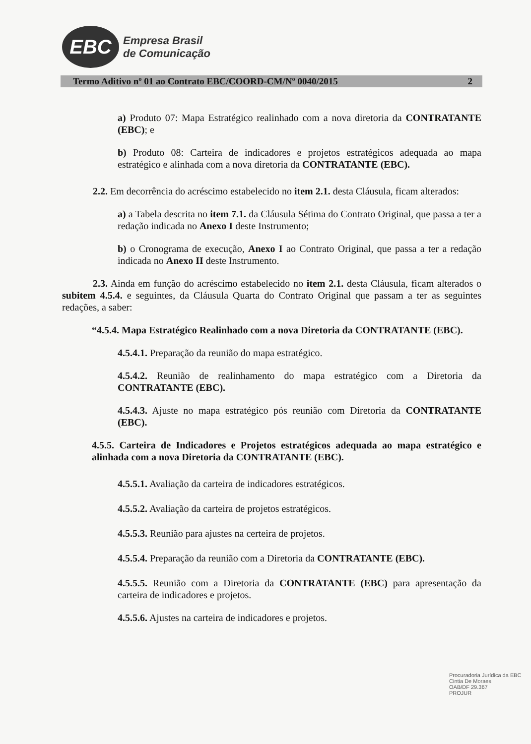EBC
Empresa Brasil
de Comunicação
Termo Aditivo nº 01 ao Contrato EBC/COORD-CM/Nº 0040/2015 2
a) Produto 07: Mapa Estratégico realinhado com a nova diretoria da CONTRATANTE (EBC); e
b) Produto 08: Carteira de indicadores e projetos estratégicos adequada ao mapa estratégico e alinhada com a nova diretoria da CONTRATANTE (EBC).
2.2. Em decorrência do acréscimo estabelecido no item 2.1. desta Cláusula, ficam alterados:
a) a Tabela descrita no item 7.1. da Cláusula Sétima do Contrato Original, que passa a ter a redação indicada no Anexo I deste Instrumento;
b) o Cronograma de execução, Anexo I ao Contrato Original, que passa a ter a redação indicada no Anexo II deste Instrumento.
2.3. Ainda em função do acréscimo estabelecido no item 2.1. desta Cláusula, ficam alterados o subitem 4.5.4. e seguintes, da Cláusula Quarta do Contrato Original que passam a ter as seguintes redações, a saber:
“4.5.4. Mapa Estratégico Realinhado com a nova Diretoria da CONTRATANTE (EBC).
4.5.4.1. Preparação da reunião do mapa estratégico.
4.5.4.2. Reunião de realinhamento do mapa estratégico com a Diretoria da CONTRATANTE (EBC).
4.5.4.3. Ajuste no mapa estratégico pós reunião com Diretoria da CONTRATANTE (EBC).
4.5.5. Carteira de Indicadores e Projetos estratégicos adequada ao mapa estratégico e alinhada com a nova Diretoria da CONTRATANTE (EBC).
4.5.5.1. Avaliação da carteira de indicadores estratégicos.
4.5.5.2. Avaliação da carteira de projetos estratégicos.
4.5.5.3. Reunião para ajustes na certeira de projetos.
4.5.5.4. Preparação da reunião com a Diretoria da CONTRATANTE (EBC).
4.5.5.5. Reunião com a Diretoria da CONTRATANTE (EBC) para apresentação da carteira de indicadores e projetos.
4.5.5.6. Ajustes na carteira de indicadores e projetos.
Procuradoria Jurídica da EBC
Cintia De Moraes
OAB/DF 29.367
PROJUR